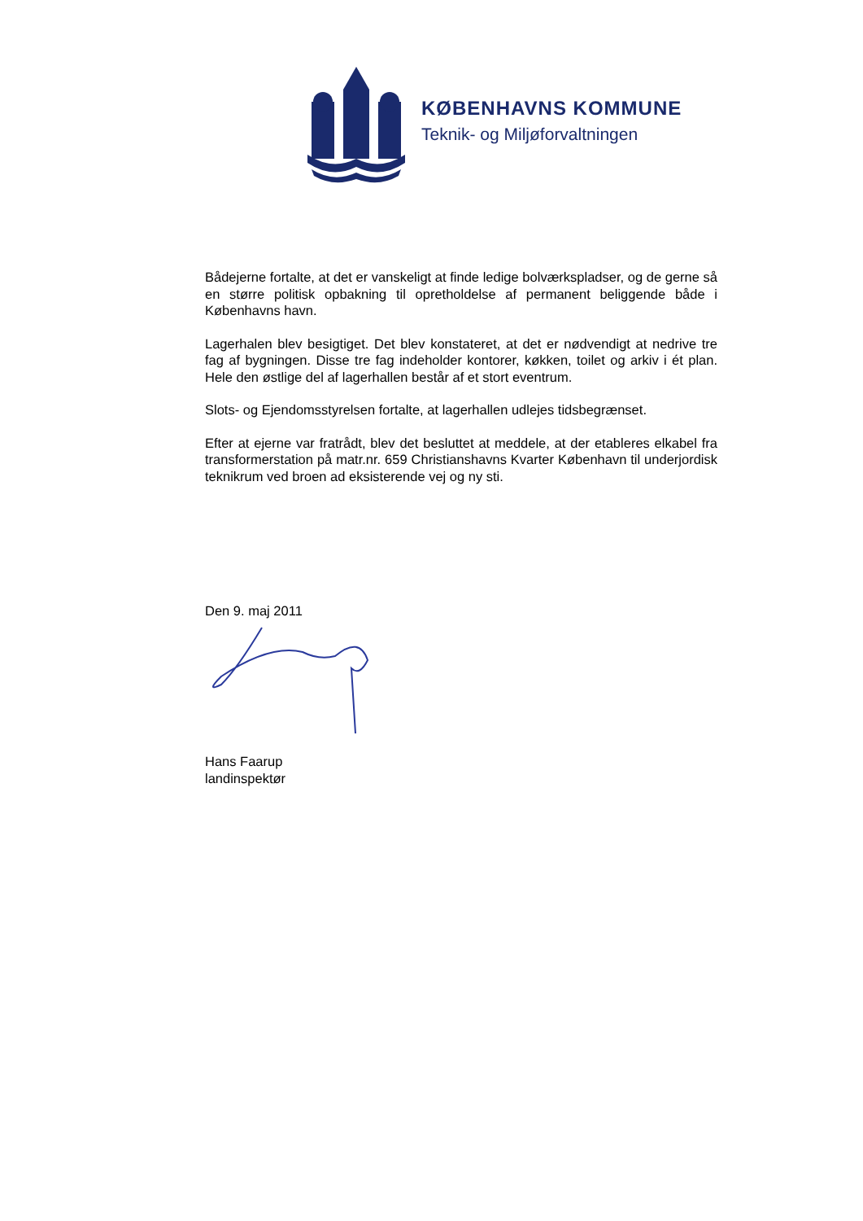KØBENHAVNS KOMMUNE
Teknik- og Miljøforvaltningen
Bådejerne fortalte, at det er vanskeligt at finde ledige bolværkspladser, og de gerne så en større politisk opbakning til opretholdelse af permanent beliggende både i Københavns havn.
Lagerhalen blev besigtiget. Det blev konstateret, at det er nødvendigt at nedrive tre fag af bygningen. Disse tre fag indeholder kontorer, køkken, toilet og arkiv i ét plan. Hele den østlige del af lagerhallen består af et stort eventrum.
Slots- og Ejendomsstyrelsen fortalte, at lagerhallen udlejes tidsbegrænset.
Efter at ejerne var fratrådt, blev det besluttet at meddele, at der etableres elkabel fra transformerstation på matr.nr. 659 Christianshavns Kvarter København til underjordisk teknikrum ved broen ad eksisterende vej og ny sti.
Den 9. maj 2011
Hans Faarup
landinspektør